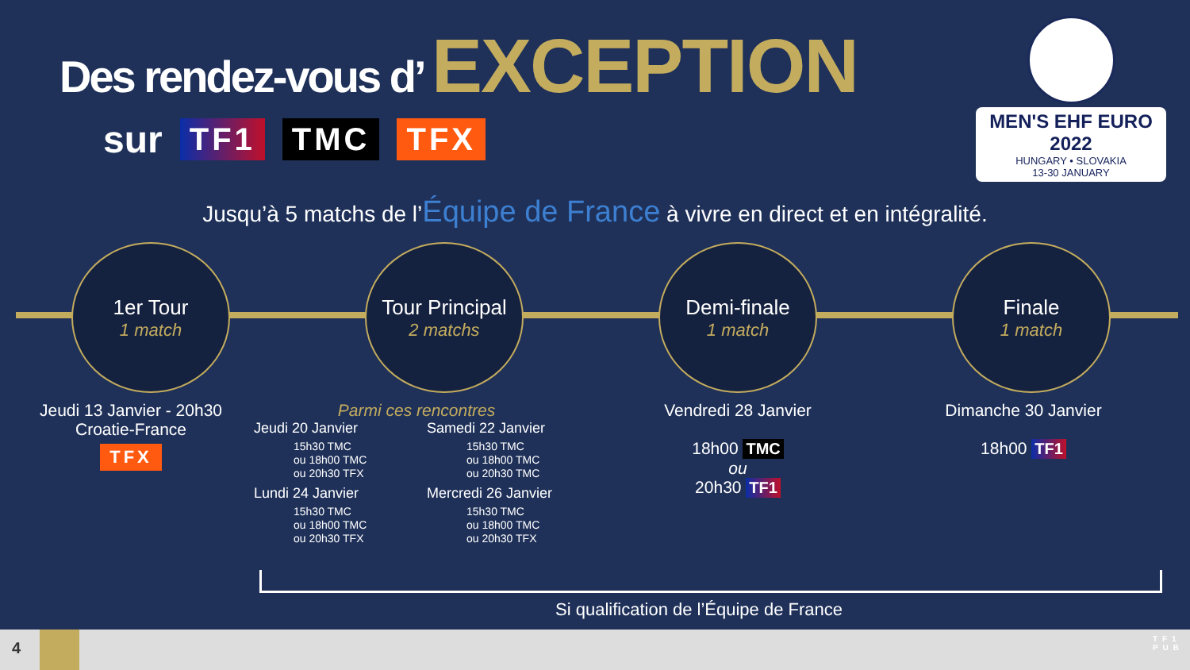Des rendez-vous d’ EXCEPTION
sur TF1 TMC TFX
MEN'S EHF EURO 2022
HUNGARY • SLOVAKIA
13-30 JANUARY
Jusqu’à 5 matchs de l’Équipe de France à vivre en direct et en intégralité.
1er Tour
1 match
Tour Principal
2 matchs
Demi-finale
1 match
Finale
1 match
Jeudi 13 Janvier - 20h30
Croatie-France
TFX
Parmi ces rencontres
Jeudi 20 Janvier
15h30 TMC
ou 18h00 TMC
ou 20h30 TFX
Samedi 22 Janvier
15h30 TMC
ou 18h00 TMC
ou 20h30 TMC
Lundi 24 Janvier
15h30 TMC
ou 18h00 TMC
ou 20h30 TFX
Mercredi 26 Janvier
15h30 TMC
ou 18h00 TMC
ou 20h30 TFX
Vendredi 28 Janvier
18h00 TMC
ou
20h30 TF1
Dimanche 30 Janvier
18h00 TF1
Si qualification de l’Équipe de France
4
TF1
PUB